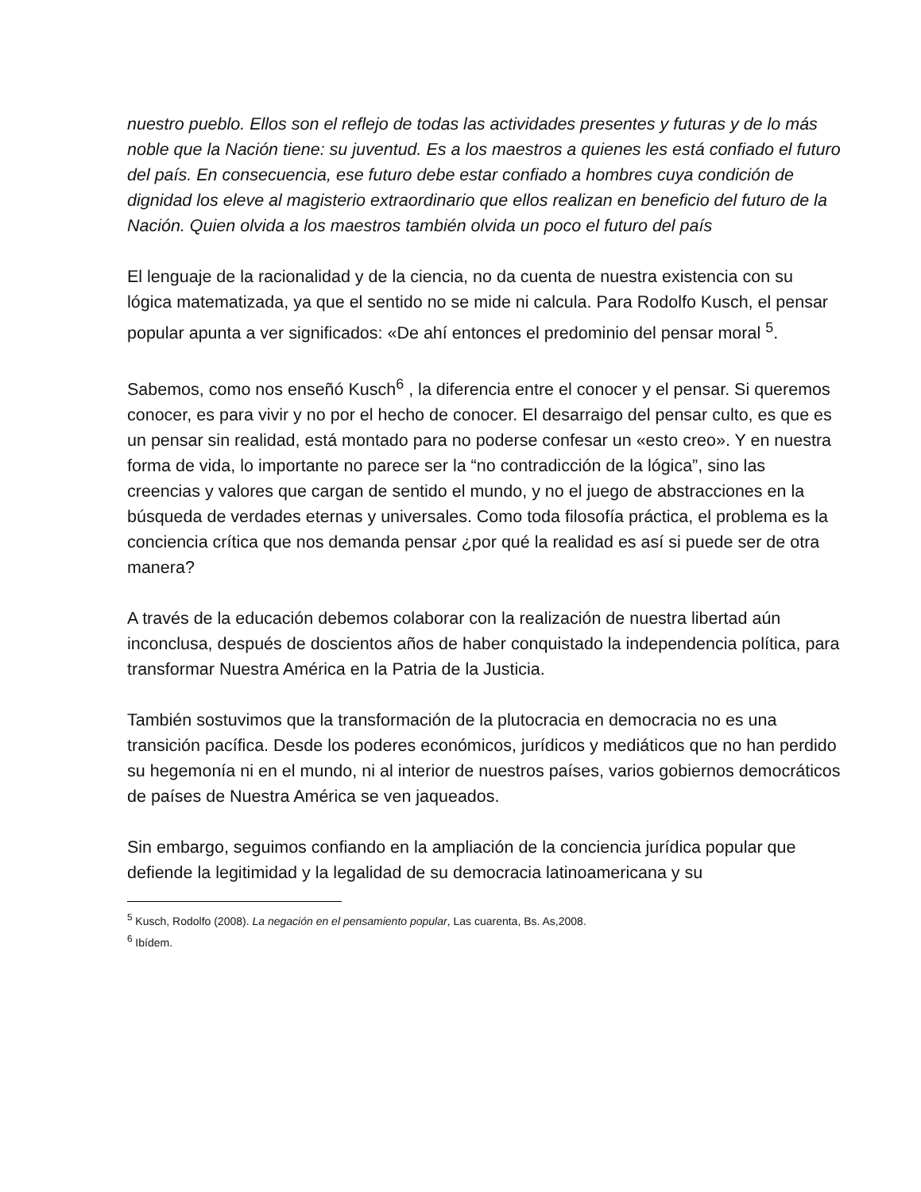nuestro pueblo. Ellos son el reflejo de todas las actividades presentes y futuras y de lo más noble que la Nación tiene: su juventud. Es a los maestros a quienes les está confiado el futuro del país. En consecuencia, ese futuro debe estar confiado a hombres cuya condición de dignidad los eleve al magisterio extraordinario que ellos realizan en beneficio del futuro de la Nación. Quien olvida a los maestros también olvida un poco el futuro del país
El lenguaje de la racionalidad y de la ciencia, no da cuenta de nuestra existencia con su lógica matematizada, ya que el sentido no se mide ni calcula. Para Rodolfo Kusch, el pensar popular apunta a ver significados: «De ahí entonces el predominio del pensar moral <sup>5</sup>.
Sabemos, como nos enseñó Kusch<sup>6</sup> , la diferencia entre el conocer y el pensar. Si queremos conocer, es para vivir y no por el hecho de conocer. El desarraigo del pensar culto, es que es un pensar sin realidad, está montado para no poderse confesar un «esto creo». Y en nuestra forma de vida, lo importante no parece ser la “no contradicción de la lógica”, sino las creencias y valores que cargan de sentido el mundo, y no el juego de abstracciones en la búsqueda de verdades eternas y universales. Como toda filosofía práctica, el problema es la conciencia crítica que nos demanda pensar ¿por qué la realidad es así si puede ser de otra manera?
A través de la educación debemos colaborar con la realización de nuestra libertad aún inconclusa, después de doscientos años de haber conquistado la independencia política, para transformar Nuestra América en la Patria de la Justicia.
También sostuvimos que la transformación de la plutocracia en democracia no es una transición pacífica. Desde los poderes económicos, jurídicos y mediáticos que no han perdido su hegemonía ni en el mundo, ni al interior de nuestros países, varios gobiernos democráticos de países de Nuestra América se ven jaqueados.
Sin embargo, seguimos confiando en la ampliación de la conciencia jurídica popular que defiende la legitimidad y la legalidad de su democracia latinoamericana y su
<sup>5</sup> Kusch, Rodolfo (2008). La negación en el pensamiento popular, Las cuarenta, Bs. As,2008.
<sup>6</sup> Ibídem.